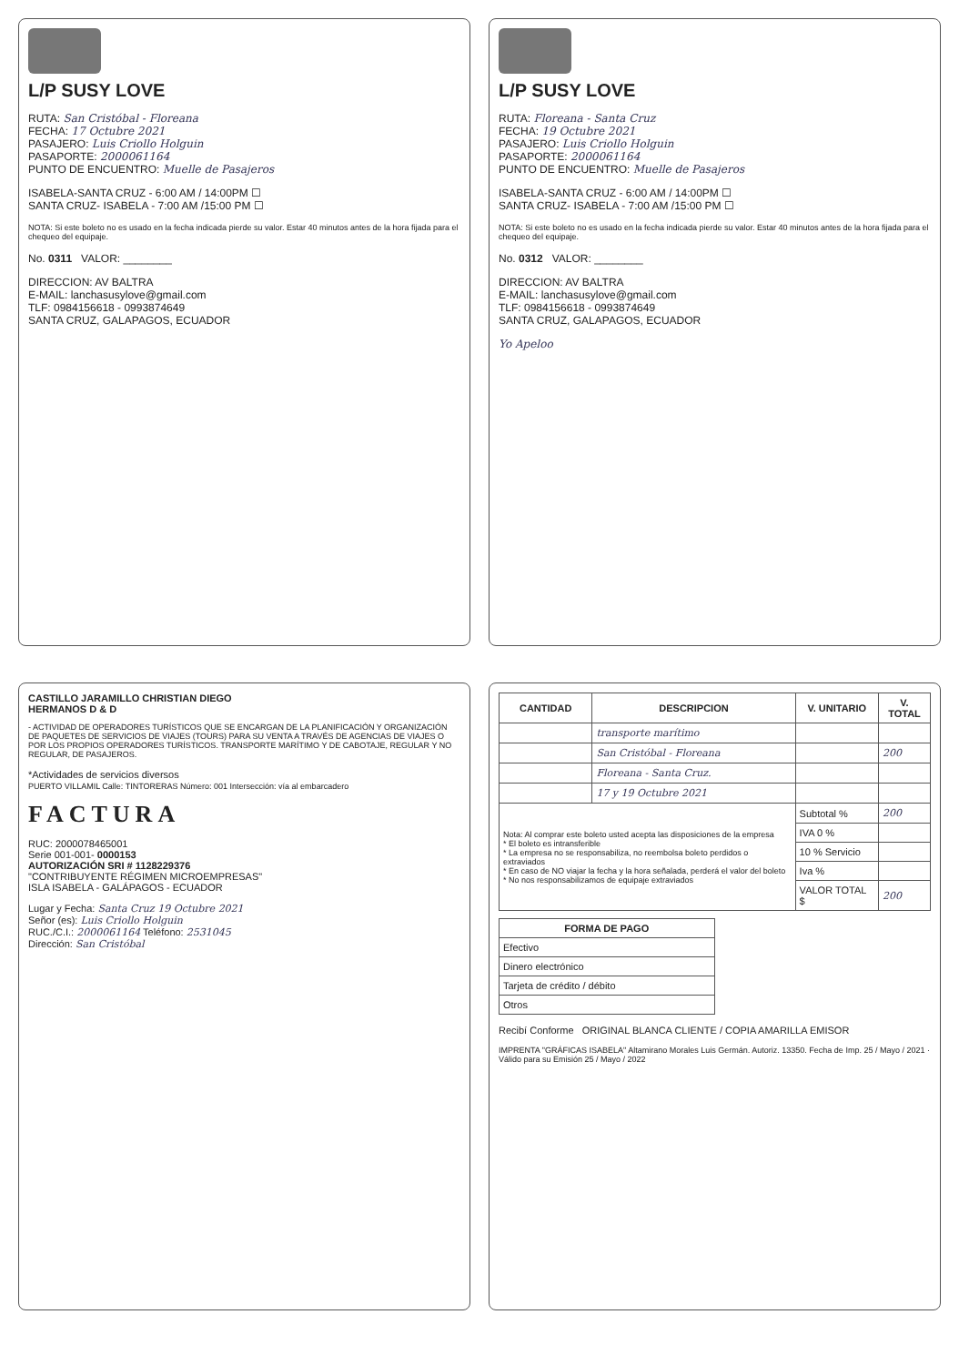L/P SUSY LOVE
RUTA: San Cristóbal - Floreana
FECHA: 17 Octubre 2021
PASAJERO: Luis Criollo Holguin
PASAPORTE: 2000061164
PUNTO DE ENCUENTRO: Muelle de Pasajeros
ISABELA-SANTA CRUZ - 6:00 AM / 14:00PM ☐
SANTA CRUZ- ISABELA - 7:00 AM /15:00 PM ☐
NOTA: Si este boleto no es usado en la fecha indicada pierde su valor. Estar 40 minutos antes de la hora fijada para el chequeo del equipaje.
No. 0311 VALOR: ________
DIRECCION: AV BALTRA
E-MAIL: lanchasusylove@gmail.com
TLF: 0984156618 - 0993874649
SANTA CRUZ, GALAPAGOS, ECUADOR
L/P SUSY LOVE
RUTA: Floreana - Santa Cruz
FECHA: 19 Octubre 2021
PASAJERO: Luis Criollo Holguin
PASAPORTE: 2000061164
PUNTO DE ENCUENTRO: Muelle de Pasajeros
ISABELA-SANTA CRUZ - 6:00 AM / 14:00PM ☐
SANTA CRUZ- ISABELA - 7:00 AM /15:00 PM ☐
NOTA: Si este boleto no es usado en la fecha indicada pierde su valor. Estar 40 minutos antes de la hora fijada para el chequeo del equipaje.
No. 0312 VALOR: ________
DIRECCION: AV BALTRA
E-MAIL: lanchasusylove@gmail.com
TLF: 0984156618 - 0993874649
SANTA CRUZ, GALAPAGOS, ECUADOR
Yo Apeloo
CASTILLO JARAMILLO CHRISTIAN DIEGO
HERMANOS D & D
- ACTIVIDAD DE OPERADORES TURÍSTICOS QUE SE ENCARGAN DE LA PLANIFICACIÓN Y ORGANIZACIÓN DE PAQUETES DE SERVICIOS DE VIAJES (TOURS) PARA SU VENTA A TRAVÉS DE AGENCIAS DE VIAJES O POR LOS PROPIOS OPERADORES TURÍSTICOS. TRANSPORTE MARÍTIMO Y DE CABOTAJE, REGULAR Y NO REGULAR, DE PASAJEROS.
*Actividades de servicios diversos
PUERTO VILLAMIL Calle: TINTORERAS Número: 001 Intersección: vía al embarcadero
FACTURA
RUC: 2000078465001
Serie 001-001- 0000153
AUTORIZACIÓN SRI # 1128229376
"CONTRIBUYENTE RÉGIMEN MICROEMPRESAS"
ISLA ISABELA - GALÁPAGOS - ECUADOR
Lugar y Fecha: Santa Cruz 19 Octubre 2021
Señor (es): Luis Criollo Holguin
RUC./C.I.: 2000061164 Teléfono: 2531045
Dirección: San Cristóbal
| CANTIDAD | DESCRIPCION | V. UNITARIO | V. TOTAL |
| --- | --- | --- | --- |
| | transporte marítimo | | |
| | San Cristóbal - Floreana | | 200 |
| | Floreana - Santa Cruz. | | |
| | 17 y 19 Octubre 2021 | | |
| Nota: Al comprar este boleto usted acepta las disposiciones de la empresa * El boleto es intransferible * La empresa no se responsabiliza, no reembolsa boleto perdidos o extraviados * En caso de NO viajar la fecha y la hora señalada, perderá el valor del boleto * No nos responsabilizamos de equipaje extraviados | | Subtotal % | 200 |
| | | IVA 0 % | |
| | | 10 % Servicio | |
| | | Iva % | |
| | | VALOR TOTAL $ | 200 |
| FORMA DE PAGO |
| --- |
| Efectivo |
| Dinero electrónico |
| Tarjeta de crédito / débito |
| Otros |
Recibí Conforme ORIGINAL BLANCA CLIENTE / COPIA AMARILLA EMISOR
IMPRENTA "GRÁFICAS ISABELA" Altamirano Morales Luis Germán. Autoriz. 13350. Fecha de Imp. 25 / Mayo / 2021 · Válido para su Emisión 25 / Mayo / 2022